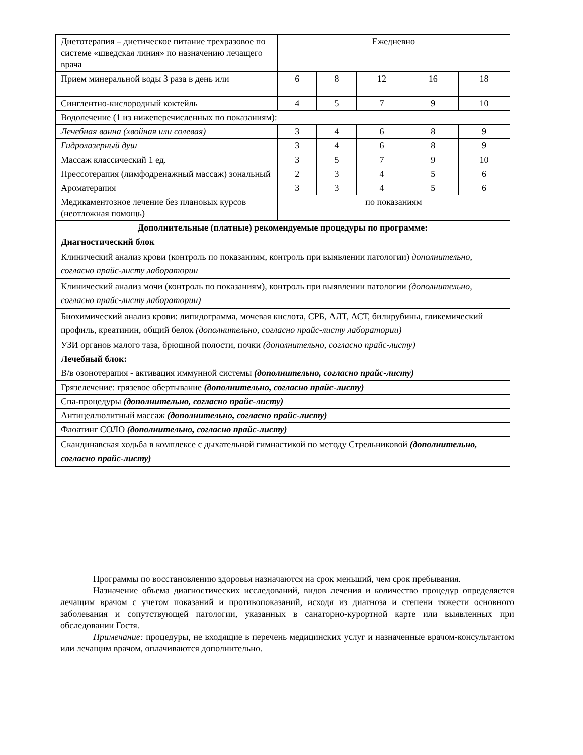| Диетотерапия – диетическое питание трехразовое по системе «шведская линия» по назначению лечащего врача | Ежедневно | | | | |
| Прием минеральной воды 3 раза в день или | 6 | 8 | 12 | 16 | 18 |
| Синглентно-кислородный коктейль | 4 | 5 | 7 | 9 | 10 |
| Водолечение (1 из нижеперечисленных по показаниям): | | | | | |
| Лечебная ванна (хвойная или солевая) | 3 | 4 | 6 | 8 | 9 |
| Гидролазерный душ | 3 | 4 | 6 | 8 | 9 |
| Массаж классический 1 ед. | 3 | 5 | 7 | 9 | 10 |
| Прессотерапия (лимфодренажный массаж) зональный | 2 | 3 | 4 | 5 | 6 |
| Ароматерапия | 3 | 3 | 4 | 5 | 6 |
| Медикаментозное лечение без плановых курсов (неотложная помощь) | по показаниям | | | | |
| Дополнительные (платные) рекомендуемые процедуры по программе: | | | | | |
| Диагностический блок | | | | | |
| Клинический анализ крови (контроль по показаниям, контроль при выявлении патологии) дополнительно, согласно прайс-листу лаборатории | | | | | |
| Клинический анализ мочи (контроль по показаниям), контроль при выявлении патологии (дополнительно, согласно прайс-листу лаборатории) | | | | | |
| Биохимический анализ крови: липидограмма, мочевая кислота, СРБ, АЛТ, АСТ, билирубины, гликемический профиль, креатинин, общий белок (дополнительно, согласно прайс-листу лаборатории) | | | | | |
| УЗИ органов малого таза, брюшной полости, почки (дополнительно, согласно прайс-листу) | | | | | |
| Лечебный блок: | | | | | |
| В/в озонотерапия - активация иммунной системы (дополнительно, согласно прайс-листу) | | | | | |
| Грязелечение: грязевое обертывание (дополнительно, согласно прайс-листу) | | | | | |
| Спа-процедуры (дополнительно, согласно прайс-листу) | | | | | |
| Антицеллюлитный массаж (дополнительно, согласно прайс-листу) | | | | | |
| Флоатинг СОЛО (дополнительно, согласно прайс-листу) | | | | | |
| Скандинавская ходьба в комплексе с дыхательной гимнастикой по методу Стрельниковой (дополнительно, согласно прайс-листу) | | | | | |
Программы по восстановлению здоровья назначаются на срок меньший, чем срок пребывания.
Назначение объема диагностических исследований, видов лечения и количество процедур определяется лечащим врачом с учетом показаний и противопоказаний, исходя из диагноза и степени тяжести основного заболевания и сопутствующей патологии, указанных в санаторно-курортной карте или выявленных при обследовании Гостя.
Примечание: процедуры, не входящие в перечень медицинских услуг и назначенные врачом-консультантом или лечащим врачом, оплачиваются дополнительно.